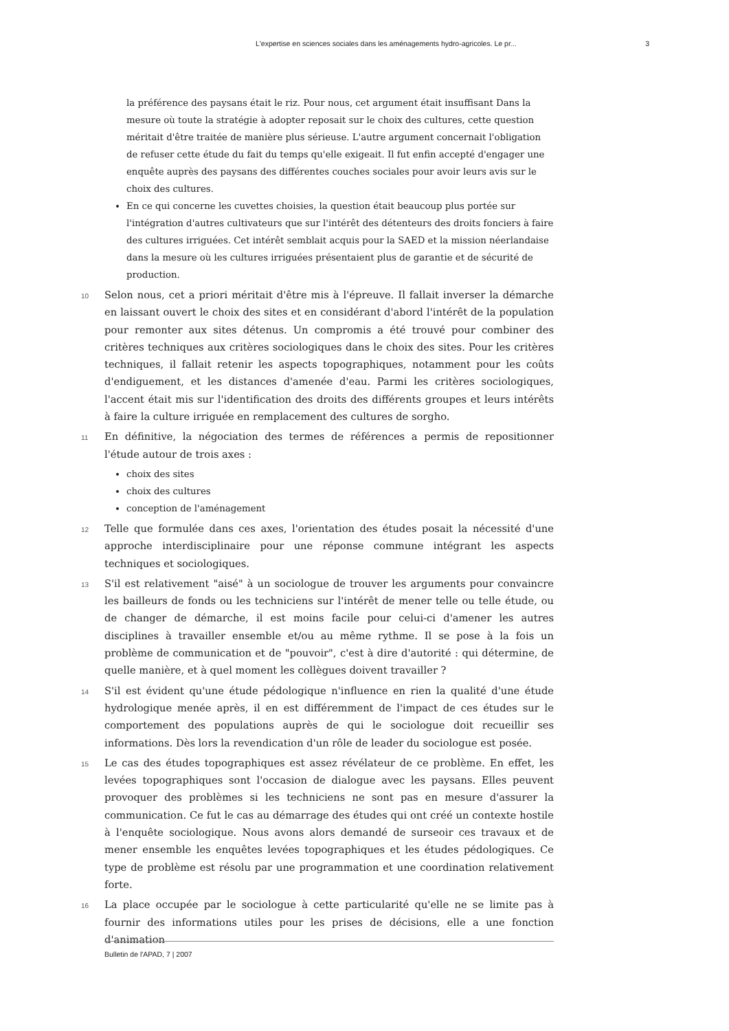L'expertise en sciences sociales dans les aménagements hydro-agricoles. Le pr... 3
la préférence des paysans était le riz. Pour nous, cet argument était insuffisant Dans la mesure où toute la stratégie à adopter reposait sur le choix des cultures, cette question méritait d'être traitée de manière plus sérieuse. L'autre argument concernait l'obligation de refuser cette étude du fait du temps qu'elle exigeait. Il fut enfin accepté d'engager une enquête auprès des paysans des différentes couches sociales pour avoir leurs avis sur le choix des cultures.
En ce qui concerne les cuvettes choisies, la question était beaucoup plus portée sur l'intégration d'autres cultivateurs que sur l'intérêt des détenteurs des droits fonciers à faire des cultures irriguées. Cet intérêt semblait acquis pour la SAED et la mission néerlandaise dans la mesure où les cultures irriguées présentaient plus de garantie et de sécurité de production.
10 Selon nous, cet a priori méritait d'être mis à l'épreuve. Il fallait inverser la démarche en laissant ouvert le choix des sites et en considérant d'abord l'intérêt de la population pour remonter aux sites détenus. Un compromis a été trouvé pour combiner des critères techniques aux critères sociologiques dans le choix des sites. Pour les critères techniques, il fallait retenir les aspects topographiques, notamment pour les coûts d'endiguement, et les distances d'amenée d'eau. Parmi les critères sociologiques, l'accent était mis sur l'identification des droits des différents groupes et leurs intérêts à faire la culture irriguée en remplacement des cultures de sorgho.
11 En définitive, la négociation des termes de références a permis de repositionner l'étude autour de trois axes :
choix des sites
choix des cultures
conception de l'aménagement
12 Telle que formulée dans ces axes, l'orientation des études posait la nécessité d'une approche interdisciplinaire pour une réponse commune intégrant les aspects techniques et sociologiques.
13 S'il est relativement "aisé" à un sociologue de trouver les arguments pour convaincre les bailleurs de fonds ou les techniciens sur l'intérêt de mener telle ou telle étude, ou de changer de démarche, il est moins facile pour celui-ci d'amener les autres disciplines à travailler ensemble et/ou au même rythme. Il se pose à la fois un problème de communication et de "pouvoir", c'est à dire d'autorité : qui détermine, de quelle manière, et à quel moment les collègues doivent travailler ?
14 S'il est évident qu'une étude pédologique n'influence en rien la qualité d'une étude hydrologique menée après, il en est différemment de l'impact de ces études sur le comportement des populations auprès de qui le sociologue doit recueillir ses informations. Dès lors la revendication d'un rôle de leader du sociologue est posée.
15 Le cas des études topographiques est assez révélateur de ce problème. En effet, les levées topographiques sont l'occasion de dialogue avec les paysans. Elles peuvent provoquer des problèmes si les techniciens ne sont pas en mesure d'assurer la communication. Ce fut le cas au démarrage des études qui ont créé un contexte hostile à l'enquête sociologique. Nous avons alors demandé de surseoir ces travaux et de mener ensemble les enquêtes levées topographiques et les études pédologiques. Ce type de problème est résolu par une programmation et une coordination relativement forte.
16 La place occupée par le sociologue à cette particularité qu'elle ne se limite pas à fournir des informations utiles pour les prises de décisions, elle a une fonction d'animation
Bulletin de l'APAD, 7 | 2007